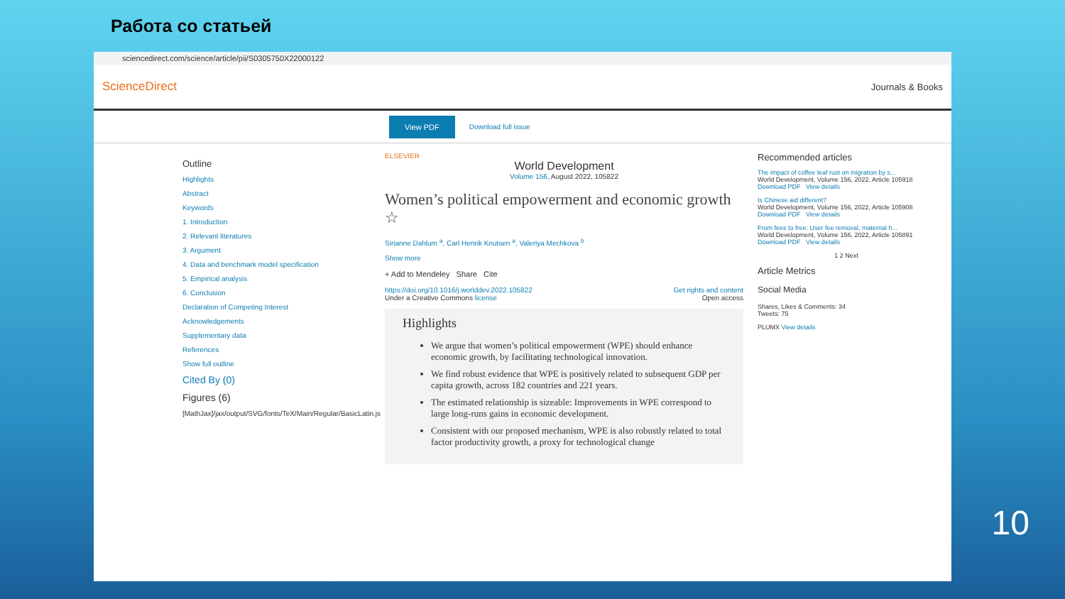Работа со статьей
sciencedirect.com/science/article/pii/S0305750X22000122
ScienceDirect Journals & Books
View PDF Download full issue
Outline
Highlights
Abstract
Keywords
1. Introduction
2. Relevant literatures
3. Argument
4. Data and benchmark model specification
5. Empirical analysis
6. Conclusion
Declaration of Competing Interest
Acknowledgements
Supplementary data
References
Show full outline
Cited By (0)
Figures (6)
[MathJax]/jax/output/SVG/fonts/TeX/Main/Regular/BasicLatin.js
ELSEVIER
World Development
Volume 156, August 2022, 105822
Women’s political empowerment and economic growth ☆
Sirianne Dahlum <sup>a</sup>, Carl Henrik Knutsen <sup>a</sup>, Valeriya Mechkova <sup>b</sup>
Show more
+ Add to Mendeley Share Cite
https://doi.org/10.1016/j.worlddev.2022.105822 Get rights and content
Under a Creative Commons license Open access
Highlights
We argue that women’s political empowerment (WPE) should enhance economic growth, by facilitating technological innovation.
We find robust evidence that WPE is positively related to subsequent GDP per capita growth, across 182 countries and 221 years.
The estimated relationship is sizeable: Improvements in WPE correspond to large long-runs gains in economic development.
Consistent with our proposed mechanism, WPE is also robustly related to total factor productivity growth, a proxy for technological change
Recommended articles
The impact of coffee leaf rust on migration by s...
World Development, Volume 156, 2022, Article 105918
Download PDF View details
Is Chinese aid different?
World Development, Volume 156, 2022, Article 105908
Download PDF View details
From fees to free: User fee removal, maternal h...
World Development, Volume 156, 2022, Article 105891
Download PDF View details
1 2 Next
Article Metrics
Social Media
Shares, Likes & Comments: 34
Tweets: 75
PLUMX View details
10